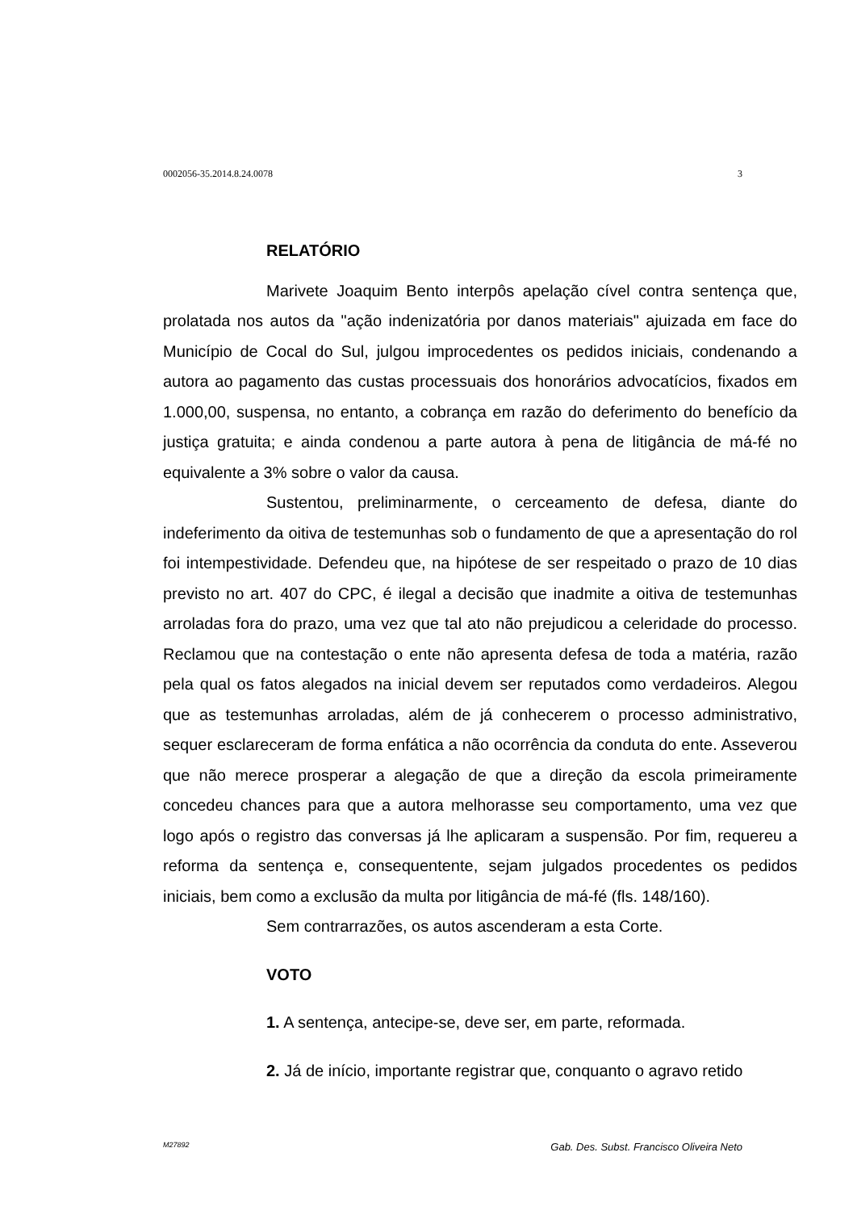0002056-35.2014.8.24.0078 3
RELATÓRIO
Marivete Joaquim Bento interpôs apelação cível contra sentença que, prolatada nos autos da "ação indenizatória por danos materiais" ajuizada em face do Município de Cocal do Sul, julgou improcedentes os pedidos iniciais, condenando a autora ao pagamento das custas processuais dos honorários advocatícios, fixados em 1.000,00, suspensa, no entanto, a cobrança em razão do deferimento do benefício da justiça gratuita; e ainda condenou a parte autora à pena de litigância de má-fé no equivalente a 3% sobre o valor da causa.
Sustentou, preliminarmente, o cerceamento de defesa, diante do indeferimento da oitiva de testemunhas sob o fundamento de que a apresentação do rol foi intempestividade. Defendeu que, na hipótese de ser respeitado o prazo de 10 dias previsto no art. 407 do CPC, é ilegal a decisão que inadmite a oitiva de testemunhas arroladas fora do prazo, uma vez que tal ato não prejudicou a celeridade do processo. Reclamou que na contestação o ente não apresenta defesa de toda a matéria, razão pela qual os fatos alegados na inicial devem ser reputados como verdadeiros. Alegou que as testemunhas arroladas, além de já conhecerem o processo administrativo, sequer esclareceram de forma enfática a não ocorrência da conduta do ente. Asseverou que não merece prosperar a alegação de que a direção da escola primeiramente concedeu chances para que a autora melhorasse seu comportamento, uma vez que logo após o registro das conversas já lhe aplicaram a suspensão. Por fim, requereu a reforma da sentença e, consequentente, sejam julgados procedentes os pedidos iniciais, bem como a exclusão da multa por litigância de má-fé (fls. 148/160).
Sem contrarrazões, os autos ascenderam a esta Corte.
VOTO
1. A sentença, antecipe-se, deve ser, em parte, reformada.
2. Já de início, importante registrar que, conquanto o agravo retido
M27892 Gab. Des. Subst. Francisco Oliveira Neto